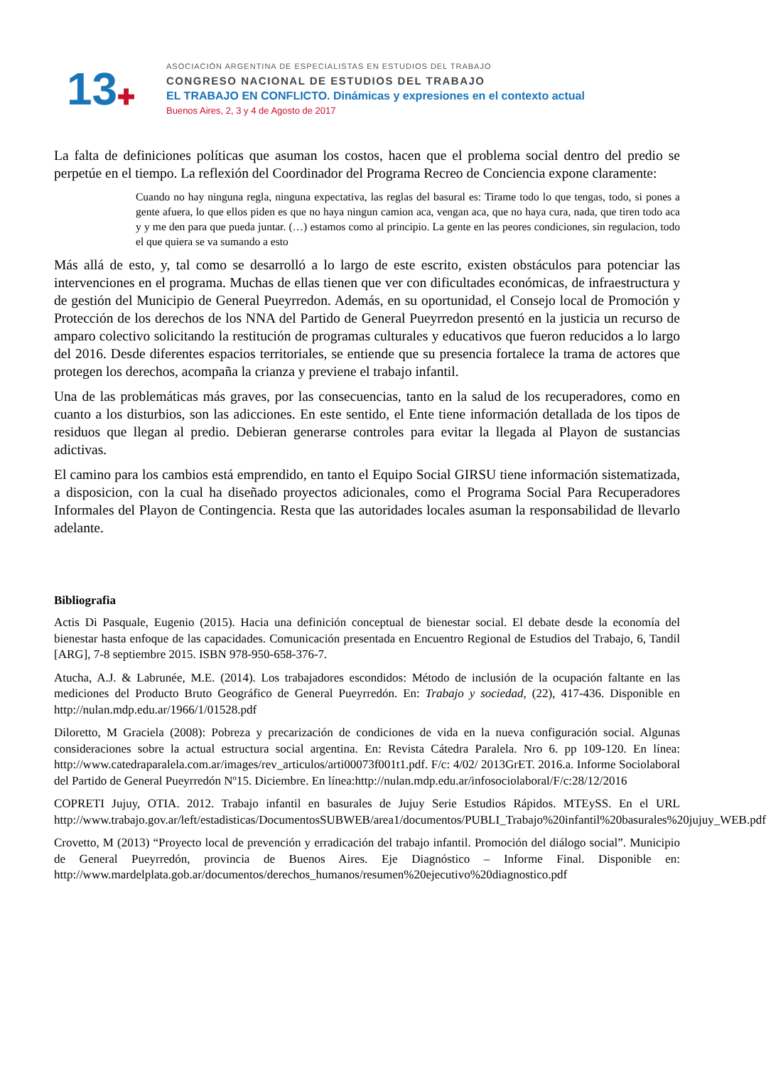13✚
ASOCIACIÓN ARGENTINA DE ESPECIALISTAS EN ESTUDIOS DEL TRABAJO
CONGRESO NACIONAL DE ESTUDIOS DEL TRABAJO
EL TRABAJO EN CONFLICTO. Dinámicas y expresiones en el contexto actual
Buenos Aires, 2, 3 y 4 de Agosto de 2017
La falta de definiciones políticas que asuman los costos, hacen que el problema social dentro del predio se perpetúe en el tiempo. La reflexión del Coordinador del Programa Recreo de Conciencia expone claramente:
Cuando no hay ninguna regla, ninguna expectativa, las reglas del basural es: Tirame todo lo que tengas, todo, si pones a gente afuera, lo que ellos piden es que no haya ningun camion aca, vengan aca, que no haya cura, nada, que tiren todo aca y y me den para que pueda juntar. (…) estamos como al principio. La gente en las peores condiciones, sin regulacion, todo el que quiera se va sumando a esto
Más allá de esto, y, tal como se desarrolló a lo largo de este escrito, existen obstáculos para potenciar las intervenciones en el programa. Muchas de ellas tienen que ver con dificultades económicas, de infraestructura y de gestión del Municipio de General Pueyrredon. Además, en su oportunidad, el Consejo local de Promoción y Protección de los derechos de los NNA del Partido de General Pueyrredon presentó en la justicia un recurso de amparo colectivo solicitando la restitución de programas culturales y educativos que fueron reducidos a lo largo del 2016. Desde diferentes espacios territoriales, se entiende que su presencia fortalece la trama de actores que protegen los derechos, acompaña la crianza y previene el trabajo infantil.
Una de las problemáticas más graves, por las consecuencias, tanto en la salud de los recuperadores, como en cuanto a los disturbios, son las adicciones. En este sentido, el Ente tiene información detallada de los tipos de residuos que llegan al predio. Debieran generarse controles para evitar la llegada al Playon de sustancias adictivas.
El camino para los cambios está emprendido, en tanto el Equipo Social GIRSU tiene información sistematizada, a disposicion, con la cual ha diseñado proyectos adicionales, como el Programa Social Para Recuperadores Informales del Playon de Contingencia. Resta que las autoridades locales asuman la responsabilidad de llevarlo adelante.
Bibliografia
Actis Di Pasquale, Eugenio (2015). Hacia una definición conceptual de bienestar social. El debate desde la economía del bienestar hasta enfoque de las capacidades. Comunicación presentada en Encuentro Regional de Estudios del Trabajo, 6, Tandil [ARG], 7-8 septiembre 2015. ISBN 978-950-658-376-7.
Atucha, A.J. & Labrunée, M.E. (2014). Los trabajadores escondidos: Método de inclusión de la ocupación faltante en las mediciones del Producto Bruto Geográfico de General Pueyrredón. En: Trabajo y sociedad, (22), 417-436. Disponible en http://nulan.mdp.edu.ar/1966/1/01528.pdf
Diloretto, M Graciela (2008): Pobreza y precarización de condiciones de vida en la nueva configuración social. Algunas consideraciones sobre la actual estructura social argentina. En: Revista Cátedra Paralela. Nro 6. pp 109-120. En línea: http://www.catedraparalela.com.ar/images/rev_articulos/arti00073f001t1.pdf. F/c: 4/02/ 2013GrET. 2016.a. Informe Sociolaboral del Partido de General Pueyrredón Nº15. Diciembre. En línea:http://nulan.mdp.edu.ar/infosociolaboral/F/c:28/12/2016
COPRETI Jujuy, OTIA. 2012. Trabajo infantil en basurales de Jujuy Serie Estudios Rápidos. MTEySS. En el URL http://www.trabajo.gov.ar/left/estadisticas/DocumentosSUBWEB/area1/documentos/PUBLI_Trabajo%20infantil%20basurales%20jujuy_WEB.pdf
Crovetto, M (2013) “Proyecto local de prevención y erradicación del trabajo infantil. Promoción del diálogo social”. Municipio de General Pueyrredón, provincia de Buenos Aires. Eje Diagnóstico – Informe Final. Disponible en: http://www.mardelplata.gob.ar/documentos/derechos_humanos/resumen%20ejecutivo%20diagnostico.pdf